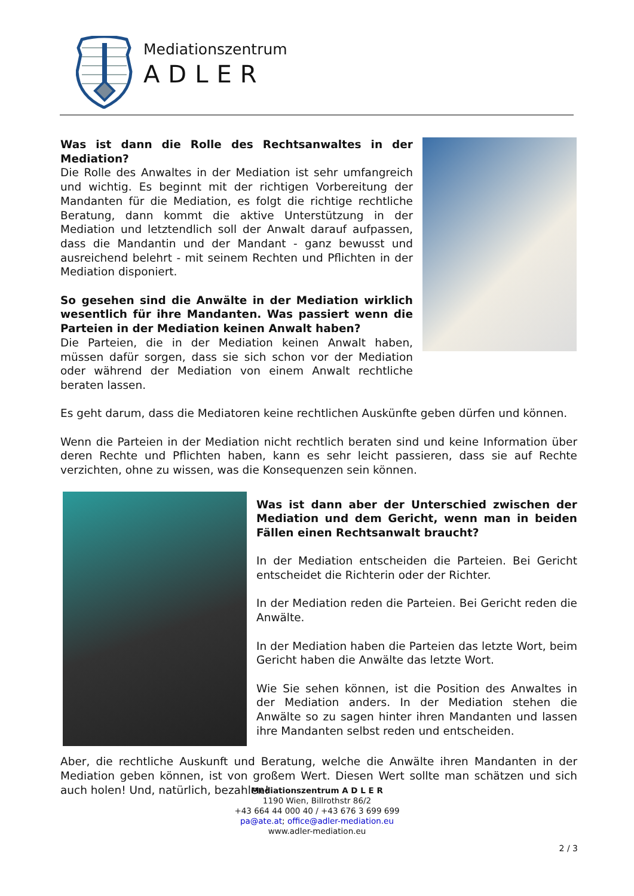Mediationszentrum
ADLER
Was ist dann die Rolle des Rechtsanwaltes in der Mediation?
Die Rolle des Anwaltes in der Mediation ist sehr umfangreich und wichtig. Es beginnt mit der richtigen Vorbereitung der Mandanten für die Mediation, es folgt die richtige rechtliche Beratung, dann kommt die aktive Unterstützung in der Mediation und letztendlich soll der Anwalt darauf aufpassen, dass die Mandantin und der Mandant - ganz bewusst und ausreichend belehrt - mit seinem Rechten und Pflichten in der Mediation disponiert.
So gesehen sind die Anwälte in der Mediation wirklich wesentlich für ihre Mandanten. Was passiert wenn die Parteien in der Mediation keinen Anwalt haben?
Die Parteien, die in der Mediation keinen Anwalt haben, müssen dafür sorgen, dass sie sich schon vor der Mediation oder während der Mediation von einem Anwalt rechtliche beraten lassen.
Es geht darum, dass die Mediatoren keine rechtlichen Auskünfte geben dürfen und können.
Wenn die Parteien in der Mediation nicht rechtlich beraten sind und keine Information über deren Rechte und Pflichten haben, kann es sehr leicht passieren, dass sie auf Rechte verzichten, ohne zu wissen, was die Konsequenzen sein können.
Was ist dann aber der Unterschied zwischen der Mediation und dem Gericht, wenn man in beiden Fällen einen Rechtsanwalt braucht?
In der Mediation entscheiden die Parteien. Bei Gericht entscheidet die Richterin oder der Richter.
In der Mediation reden die Parteien. Bei Gericht reden die Anwälte.
In der Mediation haben die Parteien das letzte Wort, beim Gericht haben die Anwälte das letzte Wort.
Wie Sie sehen können, ist die Position des Anwaltes in der Mediation anders. In der Mediation stehen die Anwälte so zu sagen hinter ihren Mandanten und lassen ihre Mandanten selbst reden und entscheiden.
Aber, die rechtliche Auskunft und Beratung, welche die Anwälte ihren Mandanten in der Mediation geben können, ist von großem Wert. Diesen Wert sollte man schätzen und sich auch holen! Und, natürlich, bezahlen!
Mediationszentrum A D L E R
1190 Wien, Billrothstr 86/2
+43 664 44 000 40 / +43 676 3 699 699
pa@ate.at; office@adler-mediation.eu
www.adler-mediation.eu
2 / 3